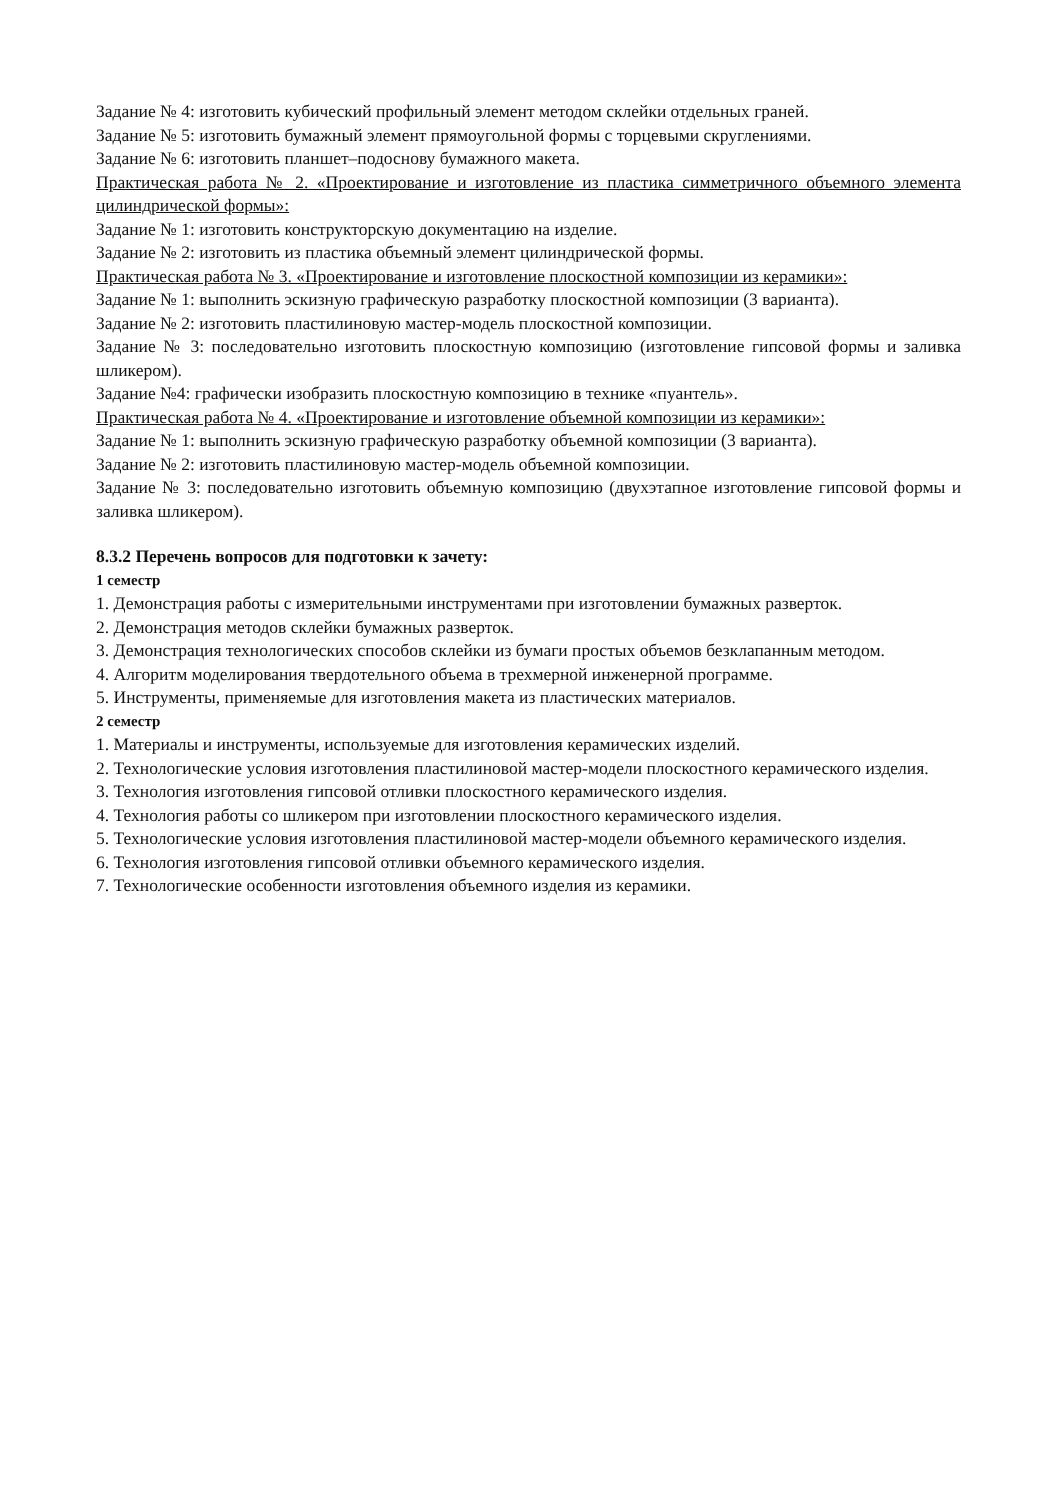Задание № 4: изготовить кубический профильный элемент методом склейки отдельных граней.
Задание № 5: изготовить бумажный элемент прямоугольной формы с торцевыми скруглениями.
Задание № 6: изготовить планшет–подоснову бумажного макета.
Практическая работа № 2. «Проектирование и изготовление из пластика симметричного объемного элемента цилиндрической формы»:
Задание № 1: изготовить конструкторскую документацию на изделие.
Задание № 2: изготовить из пластика объемный элемент цилиндрической формы.
Практическая работа № 3. «Проектирование и изготовление плоскостной композиции из керамики»:
Задание № 1: выполнить эскизную графическую разработку плоскостной композиции (3 варианта).
Задание № 2: изготовить пластилиновую мастер-модель плоскостной композиции.
Задание № 3: последовательно изготовить плоскостную композицию (изготовление гипсовой формы и заливка шликером).
Задание №4: графически изобразить плоскостную композицию в технике «пуантель».
Практическая работа № 4. «Проектирование и изготовление объемной композиции из керамики»:
Задание № 1: выполнить эскизную графическую разработку объемной композиции (3 варианта).
Задание № 2: изготовить пластилиновую мастер-модель объемной композиции.
Задание № 3: последовательно изготовить объемную композицию (двухэтапное изготовление гипсовой формы и заливка шликером).
8.3.2 Перечень вопросов для подготовки к зачету:
1 семестр
1. Демонстрация работы с измерительными инструментами при изготовлении бумажных разверток.
2. Демонстрация методов склейки бумажных разверток.
3. Демонстрация технологических способов склейки из бумаги простых объемов безклапанным методом.
4. Алгоритм моделирования твердотельного объема в трехмерной инженерной программе.
5. Инструменты, применяемые для изготовления макета из пластических материалов.
2 семестр
1. Материалы и инструменты, используемые для изготовления керамических изделий.
2. Технологические условия изготовления пластилиновой мастер-модели плоскостного керамического изделия.
3. Технология изготовления гипсовой отливки плоскостного керамического изделия.
4. Технология работы со шликером при изготовлении плоскостного керамического изделия.
5. Технологические условия изготовления пластилиновой мастер-модели объемного керамического изделия.
6. Технология изготовления гипсовой отливки объемного керамического изделия.
7. Технологические особенности изготовления объемного изделия из керамики.